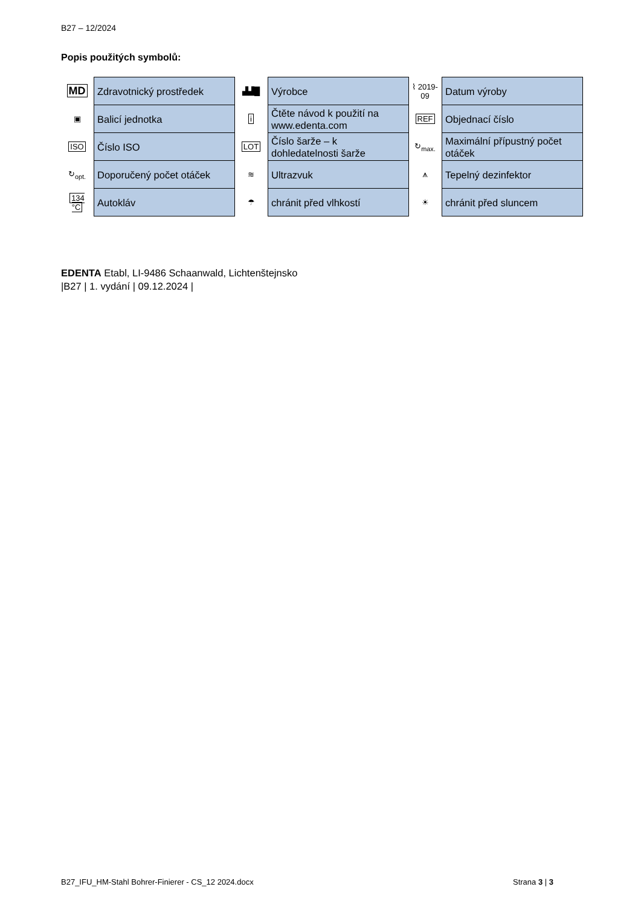B27 – 12/2024
Popis použitých symbolů:
| MD | Zdravotnický prostředek | ▟▟█ | Výrobce | ⌇ 2019-09 | Datum výroby |
| ▣ | Balicí jednotka | i | Čtěte návod k použití na www.edenta.com | REF | Objednací číslo |
| ISO | Číslo ISO | LOT | Číslo šarže – k dohledatelnosti šarže | ↻<sub>max.</sub> | Maximální přípustný počet otáček |
| ↻<sub>opt.</sub> | Doporučený počet otáček | ≋ | Ultrazvuk | ⩚ | Tepelný dezinfektor |
| 134 °C | Autokláv | ☂ | chránit před vlhkostí | ☀ | chránit před sluncem |
EDENTA Etabl, LI-9486 Schaanwald, Lichtenštejnsko
|B27 | 1. vydání | 09.12.2024 |
B27_IFU_HM-Stahl Bohrer-Finierer - CS_12 2024.docx Strana 3 | 3